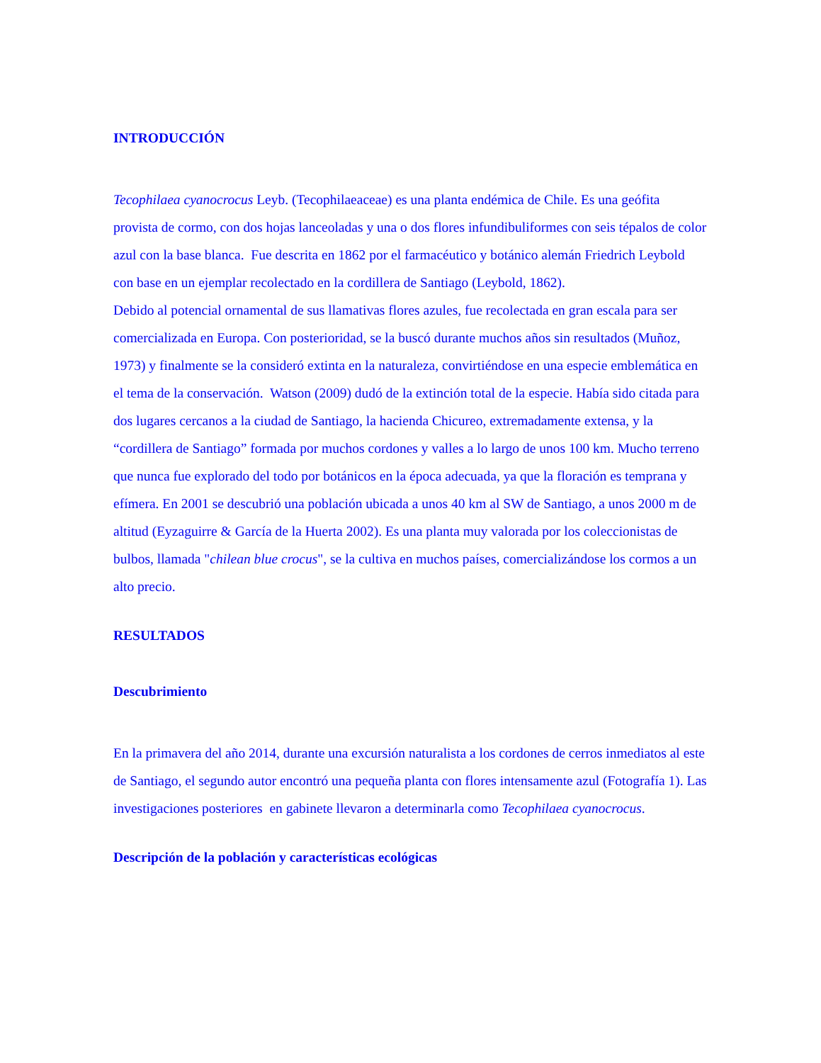INTRODUCCIÓN
Tecophilaea cyanocrocus Leyb. (Tecophilaeaceae) es una planta endémica de Chile. Es una geófita provista de cormo, con dos hojas lanceoladas y una o dos flores infundibuliformes con seis tépalos de color azul con la base blanca. Fue descrita en 1862 por el farmacéutico y botánico alemán Friedrich Leybold con base en un ejemplar recolectado en la cordillera de Santiago (Leybold, 1862).
Debido al potencial ornamental de sus llamativas flores azules, fue recolectada en gran escala para ser comercializada en Europa. Con posterioridad, se la buscó durante muchos años sin resultados (Muñoz, 1973) y finalmente se la consideró extinta en la naturaleza, convirtiéndose en una especie emblemática en el tema de la conservación. Watson (2009) dudó de la extinción total de la especie. Había sido citada para dos lugares cercanos a la ciudad de Santiago, la hacienda Chicureo, extremadamente extensa, y la “cordillera de Santiago” formada por muchos cordones y valles a lo largo de unos 100 km. Mucho terreno que nunca fue explorado del todo por botánicos en la época adecuada, ya que la floración es temprana y efímera. En 2001 se descubrió una población ubicada a unos 40 km al SW de Santiago, a unos 2000 m de altitud (Eyzaguirre & García de la Huerta 2002). Es una planta muy valorada por los coleccionistas de bulbos, llamada "chilean blue crocus", se la cultiva en muchos países, comercializándose los cormos a un alto precio.
RESULTADOS
Descubrimiento
En la primavera del año 2014, durante una excursión naturalista a los cordones de cerros inmediatos al este de Santiago, el segundo autor encontró una pequeña planta con flores intensamente azul (Fotografía 1). Las investigaciones posteriores en gabinete llevaron a determinarla como Tecophilaea cyanocrocus.
Descripción de la población y características ecológicas